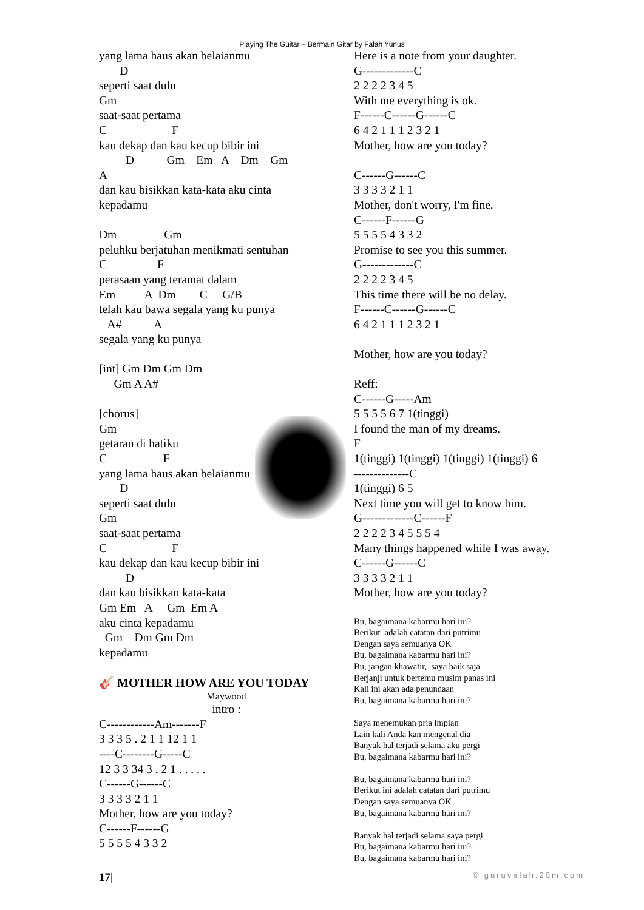Playing The Guitar – Bermain Gitar by Falah Yunus
yang lama haus akan belaianmu D seperti saat dulu Gm saat-saat pertama C F kau dekap dan kau kecup bibir ini D Gm Em A Dm Gm A dan kau bisikkan kata-kata aku cinta kepadamu Dm Gm peluhku berjatuhan menikmati sentuhan C F perasaan yang teramat dalam Em A Dm C G/B telah kau bawa segala yang ku punya A# A segala yang ku punya [int] Gm Dm Gm Dm Gm A A# [chorus] Gm getaran di hatiku C F yang lama haus akan belaianmu D seperti saat dulu Gm saat-saat pertama C F kau dekap dan kau kecup bibir ini D dan kau bisikkan kata-kata Gm Em A Gm Em A aku cinta kepadamu Gm Dm Gm Dm kepadamu 🎸 MOTHER HOW ARE YOU TODAY
Maywood
intro :
C------------Am-------F 3 3 3 5 . 2 1 1 12 1 1 ----C--------G-----C 12 3 3 34 3 . 2 1 . . . . . C------G------C 3 3 3 3 2 1 1 Mother, how are you today? C------F------G 5 5 5 5 4 3 3 2
Here is a note from your daughter. G-------------C 2 2 2 2 3 4 5 With me everything is ok. F------C------G------C 6 4 2 1 1 1 2 3 2 1 Mother, how are you today? C------G------C 3 3 3 3 2 1 1 Mother, don't worry, I'm fine. C------F------G 5 5 5 5 4 3 3 2 Promise to see you this summer. G-------------C 2 2 2 2 3 4 5 This time there will be no delay. F------C------G------C 6 4 2 1 1 1 2 3 2 1 Mother, how are you today? Reff: C------G-----Am 5 5 5 5 6 7 1(tinggi) I found the man of my dreams. F 1(tinggi) 1(tinggi) 1(tinggi) 1(tinggi) 6 --------------C 1(tinggi) 6 5 Next time you will get to know him. G-------------C------F 2 2 2 2 3 4 5 5 5 4 Many things happened while I was away. C------G------C 3 3 3 3 2 1 1 Mother, how are you today?
Bu, bagaimana kabarmu hari ini? Berikut adalah catatan dari putrimu Dengan saya semuanya OK Bu, bagaimana kabarmu hari ini? Bu, jangan khawatir, saya baik saja Berjanji untuk bertemu musim panas ini Kali ini akan ada penundaan Bu, bagaimana kabarmu hari ini? Saya menemukan pria impian Lain kali Anda kan mengenal dia Banyak hal terjadi selama aku pergi Bu, bagaimana kabarmu hari ini? Bu, bagaimana kabarmu hari ini? Berikut ini adalah catatan dari putrimu Dengan saya semuanya OK Bu, bagaimana kabarmu hari ini? Banyak hal terjadi selama saya pergi Bu, bagaimana kabarmu hari ini? Bu, bagaimana kabarmu hari ini?
17| © guruvalah.20m.com